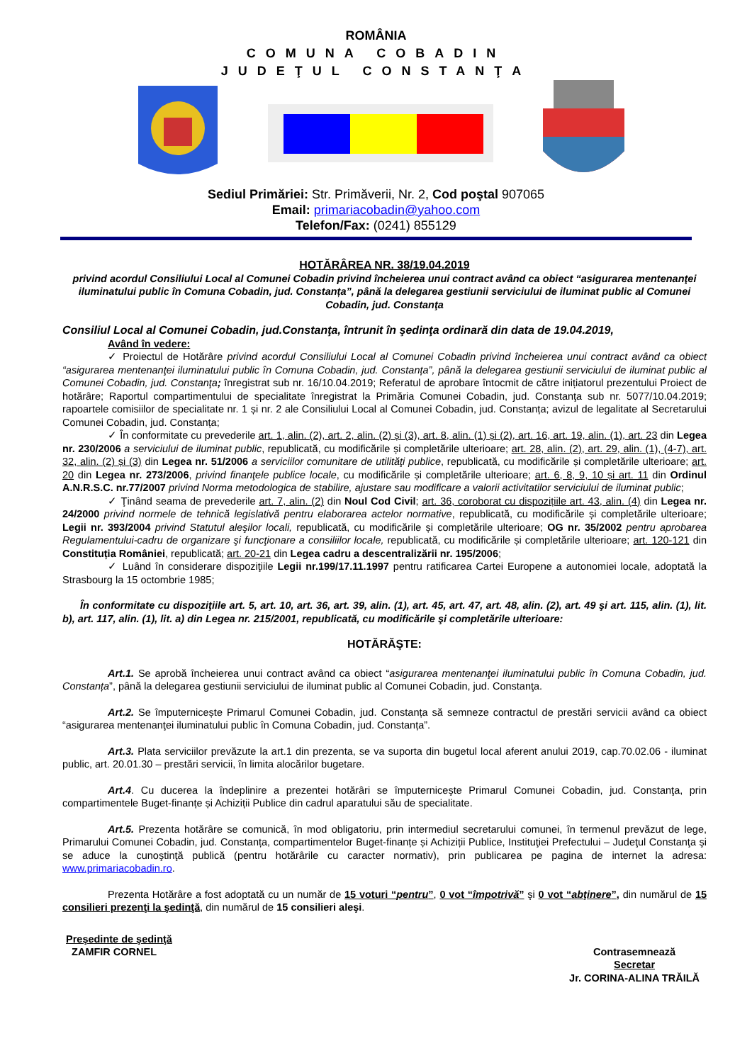ROMÂNIA
COMUNA COBADIN
JUDEŢUL CONSTANŢA
Sediul Primăriei: Str. Primăverii, Nr. 2, Cod poştal 907065
Email: primariacobadin@yahoo.com
Telefon/Fax: (0241) 855129
HOTĂRÂREA NR. 38/19.04.2019
privind acordul Consiliului Local al Comunei Cobadin privind încheierea unui contract având ca obiect “asigurarea mentenanţei iluminatului public în Comuna Cobadin, jud. Constanța”, până la delegarea gestiunii serviciului de iluminat public al Comunei Cobadin, jud. Constanţa
Consiliul Local al Comunei Cobadin, jud.Constanţa, întrunit în şedinţa ordinară din data de 19.04.2019,
Având în vedere:
✓ Proiectul de Hotărâre privind acordul Consiliului Local al Comunei Cobadin privind încheierea unui contract având ca obiect “asigurarea mentenanţei iluminatului public în Comuna Cobadin, jud. Constanța”, până la delegarea gestiunii serviciului de iluminat public al Comunei Cobadin, jud. Constanţa; înregistrat sub nr. 16/10.04.2019; Referatul de aprobare întocmit de către inițiatorul prezentului Proiect de hotărâre; Raportul compartimentului de specialitate înregistrat la Primăria Comunei Cobadin, jud. Constanţa sub nr. 5077/10.04.2019; rapoartele comisiilor de specialitate nr. 1 și nr. 2 ale Consiliului Local al Comunei Cobadin, jud. Constanța; avizul de legalitate al Secretarului Comunei Cobadin, jud. Constanța;
✓ În conformitate cu prevederile art. 1, alin. (2), art. 2, alin. (2) și (3), art. 8, alin. (1) și (2), art. 16, art. 19, alin. (1), art. 23 din Legea nr. 230/2006 a serviciului de iluminat public, republicată, cu modificările și completările ulterioare; art. 28, alin. (2), art. 29, alin. (1), (4-7), art. 32, alin. (2) și (3) din Legea nr. 51/2006 a serviciilor comunitare de utilităţi publice, republicată, cu modificările și completările ulterioare; art. 20 din Legea nr. 273/2006, privind finanţele publice locale, cu modificările și completările ulterioare; art. 6, 8, 9, 10 și art. 11 din Ordinul A.N.R.S.C. nr.77/2007 privind Norma metodologica de stabilire, ajustare sau modificare a valorii activitatilor serviciului de iluminat public;
✓ Ţinând seama de prevederile art. 7, alin. (2) din Noul Cod Civil; art. 36, coroborat cu dispozițiile art. 43, alin. (4) din Legea nr. 24/2000 privind normele de tehnică legislativă pentru elaborarea actelor normative, republicată, cu modificările și completările ulterioare; Legii nr. 393/2004 privind Statutul aleşilor locali, republicată, cu modificările și completările ulterioare; OG nr. 35/2002 pentru aprobarea Regulamentului-cadru de organizare şi funcţionare a consiliilor locale, republicată, cu modificările și completările ulterioare; art. 120-121 din Constituția României, republicată; art. 20-21 din Legea cadru a descentralizării nr. 195/2006;
✓ Luând în considerare dispoziţiile Legii nr.199/17.11.1997 pentru ratificarea Cartei Europene a autonomiei locale, adoptată la Strasbourg la 15 octombrie 1985;
În conformitate cu dispoziţiile art. 5, art. 10, art. 36, art. 39, alin. (1), art. 45, art. 47, art. 48, alin. (2), art. 49 şi art. 115, alin. (1), lit. b), art. 117, alin. (1), lit. a) din Legea nr. 215/2001, republicată, cu modificările şi completările ulterioare:
HOTĂRĂŞTE:
Art.1. Se aprobă încheierea unui contract având ca obiect “asigurarea mentenanţei iluminatului public în Comuna Cobadin, jud. Constanța”, până la delegarea gestiunii serviciului de iluminat public al Comunei Cobadin, jud. Constanţa.
Art.2. Se împuternicește Primarul Comunei Cobadin, jud. Constanța să semneze contractul de prestări servicii având ca obiect “asigurarea mentenanţei iluminatului public în Comuna Cobadin, jud. Constanța”.
Art.3. Plata serviciilor prevăzute la art.1 din prezenta, se va suporta din bugetul local aferent anului 2019, cap.70.02.06 - iluminat public, art. 20.01.30 – prestări servicii, în limita alocărilor bugetare.
Art.4. Cu ducerea la îndeplinire a prezentei hotărâri se împuterniceşte Primarul Comunei Cobadin, jud. Constanţa, prin compartimentele Buget-finanțe și Achiziții Publice din cadrul aparatului său de specialitate.
Art.5. Prezenta hotărâre se comunică, în mod obligatoriu, prin intermediul secretarului comunei, în termenul prevăzut de lege, Primarului Comunei Cobadin, jud. Constanța, compartimentelor Buget-finanțe și Achiziții Publice, Instituţiei Prefectului – Judeţul Constanţa şi se aduce la cunoştinţă publică (pentru hotărârile cu caracter normativ), prin publicarea pe pagina de internet la adresa: www.primariacobadin.ro.
Prezenta Hotărâre a fost adoptată cu un număr de 15 voturi “pentru”, 0 vot “împotrivă” şi 0 vot “abţinere”, din numărul de 15 consilieri prezenţi la şedinţă, din numărul de 15 consilieri aleşi.
Preşedinte de şedinţă
ZAMFIR CORNEL
Contrasemnează
Secretar
Jr. CORINA-ALINA TRĂILĂ